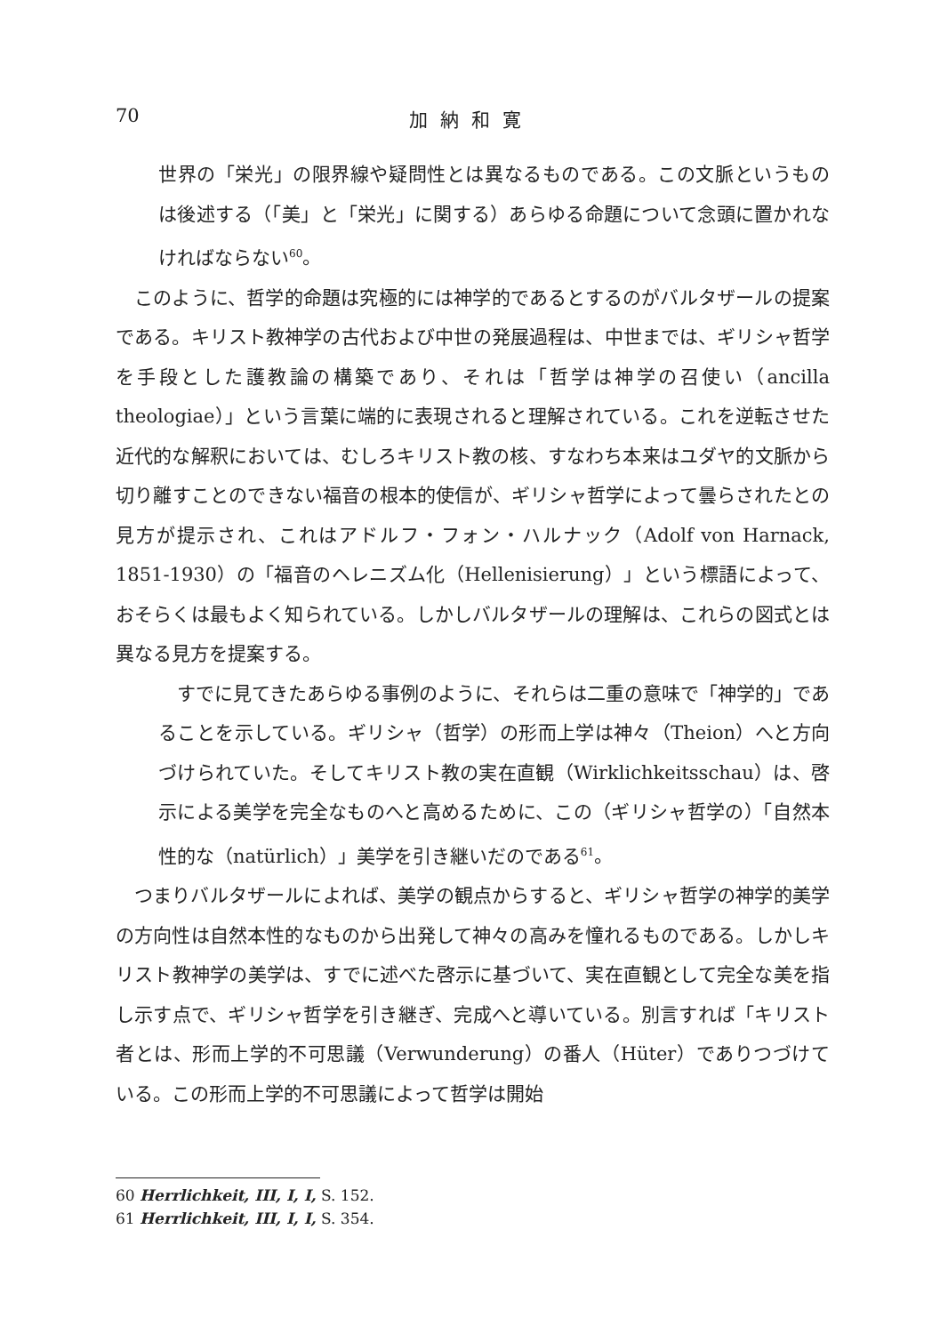70 加納和寛
世界の「栄光」の限界線や疑問性とは異なるものである。この文脈というものは後述する（「美」と「栄光」に関する）あらゆる命題について念頭に置かれなければならない<sup>60</sup>。
このように、哲学的命題は究極的には神学的であるとするのがバルタザールの提案である。キリスト教神学の古代および中世の発展過程は、中世までは、ギリシャ哲学を手段とした護教論の構築であり、それは「哲学は神学の召使い（ancilla theologiae）」という言葉に端的に表現されると理解されている。これを逆転させた近代的な解釈においては、むしろキリスト教の核、すなわち本来はユダヤ的文脈から切り離すことのできない福音の根本的使信が、ギリシャ哲学によって曇らされたとの見方が提示され、これはアドルフ・フォン・ハルナック（Adolf von Harnack, 1851-1930）の「福音のヘレニズム化（Hellenisierung）」という標語によって、おそらくは最もよく知られている。しかしバルタザールの理解は、これらの図式とは異なる見方を提案する。
すでに見てきたあらゆる事例のように、それらは二重の意味で「神学的」であることを示している。ギリシャ（哲学）の形而上学は神々（Theion）へと方向づけられていた。そしてキリスト教の実在直観（Wirklichkeitsschau）は、啓示による美学を完全なものへと高めるために、この（ギリシャ哲学の）「自然本性的な（natürlich）」美学を引き継いだのである<sup>61</sup>。
つまりバルタザールによれば、美学の観点からすると、ギリシャ哲学の神学的美学の方向性は自然本性的なものから出発して神々の高みを憧れるものである。しかしキリスト教神学の美学は、すでに述べた啓示に基づいて、実在直観として完全な美を指し示す点で、ギリシャ哲学を引き継ぎ、完成へと導いている。別言すれば「キリスト者とは、形而上学的不可思議（Verwunderung）の番人（Hüter）でありつづけている。この形而上学的不可思議によって哲学は開始
60 Herrlichkeit, III, I, I, S. 152.
61 Herrlichkeit, III, I, I, S. 354.